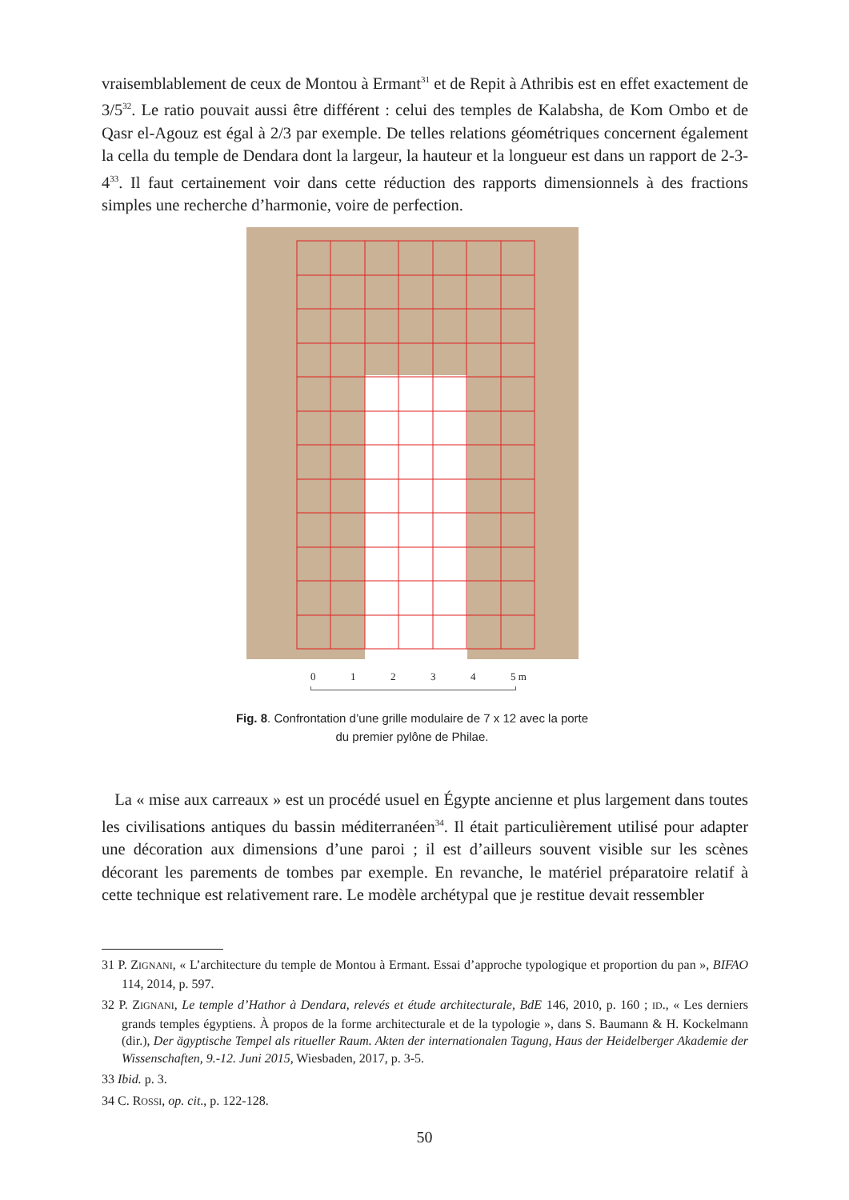vraisemblablement de ceux de Montou à Ermant<sup>31</sup> et de Repit à Athribis est en effet exactement de 3/5<sup>32</sup>. Le ratio pouvait aussi être différent : celui des temples de Kalabsha, de Kom Ombo et de Qasr el-Agouz est égal à 2/3 par exemple. De telles relations géométriques concernent également la cella du temple de Dendara dont la largeur, la hauteur et la longueur est dans un rapport de 2-3-4<sup>33</sup>. Il faut certainement voir dans cette réduction des rapports dimensionnels à des fractions simples une recherche d’harmonie, voire de perfection.
0 1 2 3 4 5 m
Fig. 8. Confrontation d’une grille modulaire de 7 x 12 avec la porte du premier pylône de Philae.
La « mise aux carreaux » est un procédé usuel en Égypte ancienne et plus largement dans toutes les civilisations antiques du bassin méditerranéen<sup>34</sup>. Il était particulièrement utilisé pour adapter une décoration aux dimensions d’une paroi ; il est d’ailleurs souvent visible sur les scènes décorant les parements de tombes par exemple. En revanche, le matériel préparatoire relatif à cette technique est relativement rare. Le modèle archétypal que je restitue devait ressembler
31 P. ZIGNANI, « L’architecture du temple de Montou à Ermant. Essai d’approche typologique et proportion du pan », BIFAO 114, 2014, p. 597.
32 P. ZIGNANI, Le temple d’Hathor à Dendara, relevés et étude architecturale, BdE 146, 2010, p. 160 ; ID., « Les derniers grands temples égyptiens. À propos de la forme architecturale et de la typologie », dans S. Baumann & H. Kockelmann (dir.), Der ägyptische Tempel als ritueller Raum. Akten der internationalen Tagung, Haus der Heidelberger Akademie der Wissenschaften, 9.-12. Juni 2015, Wiesbaden, 2017, p. 3-5.
33 Ibid. p. 3.
34 C. ROSSI, op. cit., p. 122-128.
50